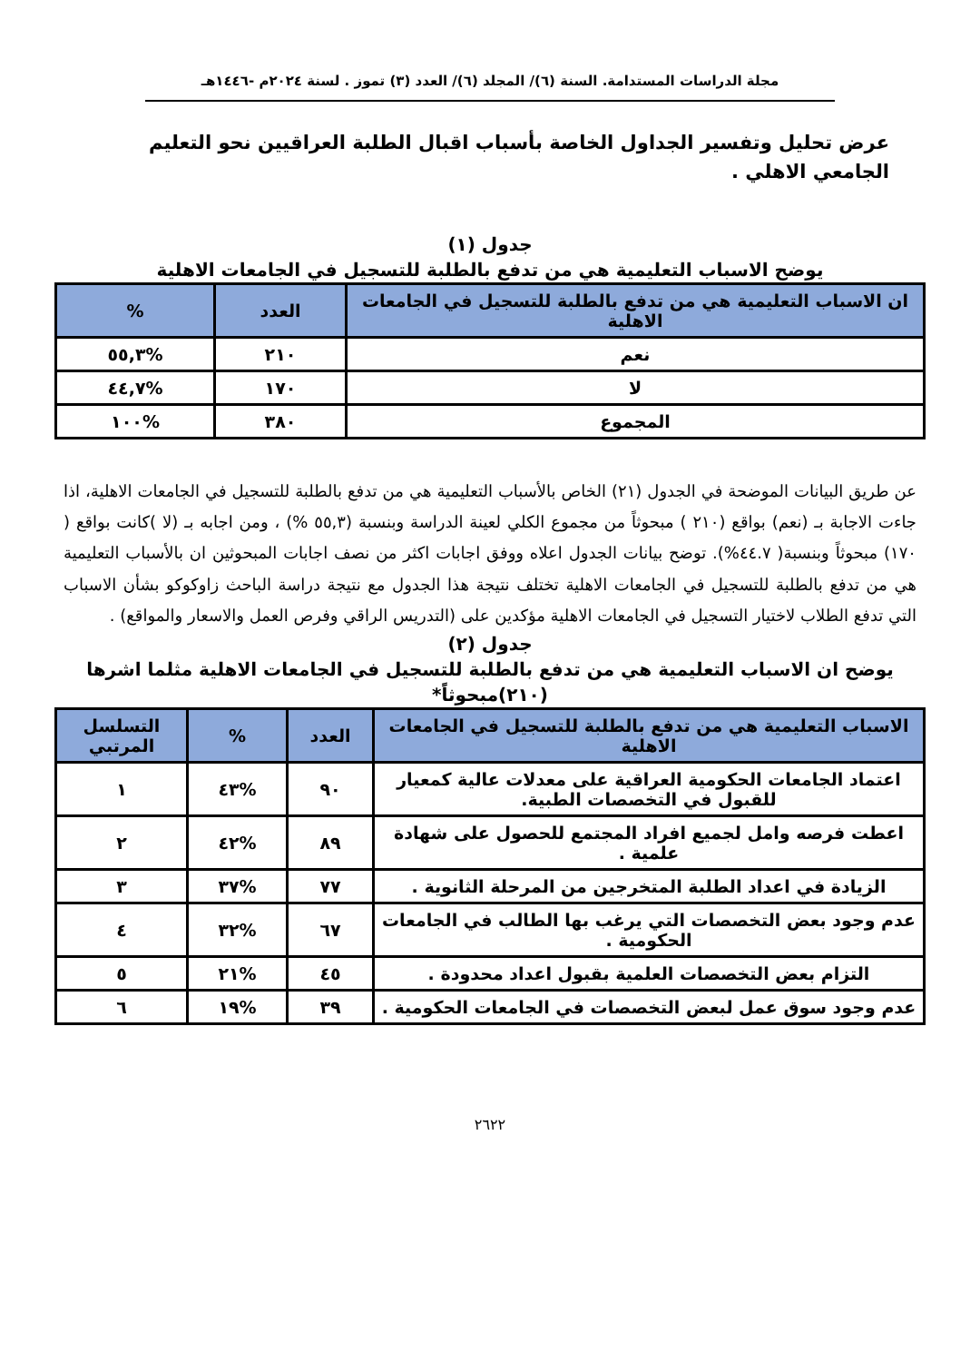مجلة الدراسات المستدامة. السنة (٦)/ المجلد (٦)/ العدد (٣) تموز . لسنة ٢٠٢٤م -١٤٤٦هـ
عرض تحليل وتفسير الجداول الخاصة بأسباب اقبال الطلبة العراقيين نحو التعليم الجامعي الاهلي .
جدول (١)
يوضح الاسباب التعليمية هي من تدفع بالطلبة للتسجيل في الجامعات الاهلية
| ان الاسباب التعليمية هي من تدفع بالطلبة للتسجيل في الجامعات الاهلية | العدد | % |
| --- | --- | --- |
| نعم | ٢١٠ | %٥٥,٣ |
| لا | ١٧٠ | %٤٤,٧ |
| المجموع | ٣٨٠ | %١٠٠ |
عن طريق البيانات الموضحة في الجدول (٢١) الخاص بالأسباب التعليمية هي من تدفع بالطلبة للتسجيل في الجامعات الاهلية، اذا جاءت الاجابة بـ (نعم) بواقع (٢١٠ ) مبحوثاً من مجموع الكلي لعينة الدراسة وبنسبة (٥٥,٣ %) ، ومن اجابه بـ (لا )كانت بواقع ( ١٧٠) مبحوثاً وبنسبة( ٤٤.٧%). توضح بيانات الجدول اعلاه ووفق اجابات اكثر من نصف اجابات المبحوثين ان بالأسباب التعليمية هي من تدفع بالطلبة للتسجيل في الجامعات الاهلية تختلف نتيجة هذا الجدول مع نتيجة دراسة الباحث زاوكوكو بشأن الاسباب التي تدفع الطلاب لاختيار التسجيل في الجامعات الاهلية مؤكدين على (التدريس الراقي وفرص العمل والاسعار والمواقع) .
جدول (٢)
يوضح ان الاسباب التعليمية هي من تدفع بالطلبة للتسجيل في الجامعات الاهلية مثلما اشرها (٢١٠)مبحوثاً*
| الاسباب التعليمية هي من تدفع بالطلبة للتسجيل في الجامعات الاهلية | العدد | % | التسلسل المرتبي |
| --- | --- | --- | --- |
| اعتماد الجامعات الحكومية العراقية على معدلات عالية كمعيار للقبول في التخصصات الطبية. | ٩٠ | %٤٣ | ١ |
| اعطت فرصه وامل لجميع افراد المجتمع للحصول على شهادة علمية . | ٨٩ | %٤٢ | ٢ |
| الزيادة في اعداد الطلبة المتخرجين من المرحلة الثانوية . | ٧٧ | %٣٧ | ٣ |
| عدم وجود بعض التخصصات التي يرغب بها الطالب في الجامعات الحكومية . | ٦٧ | %٣٢ | ٤ |
| التزام بعض التخصصات العلمية بقبول اعداد محدودة . | ٤٥ | %٢١ | ٥ |
| عدم وجود سوق عمل لبعض التخصصات في الجامعات الحكومية . | ٣٩ | %١٩ | ٦ |
٢٦٢٢